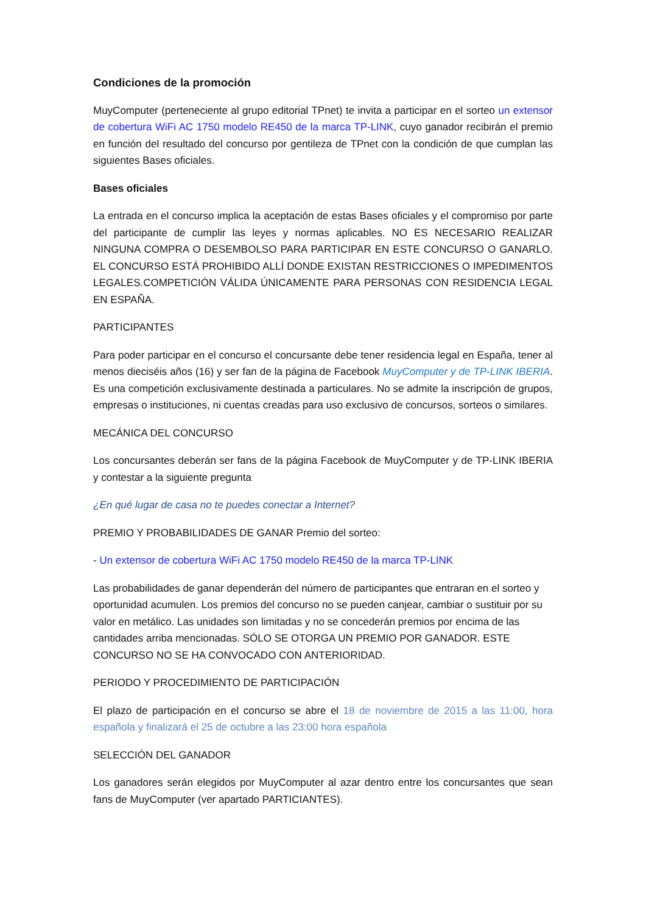Condiciones de la promoción
MuyComputer (perteneciente al grupo editorial TPnet) te invita a participar en el sorteo un extensor de cobertura WiFi AC 1750 modelo RE450 de la marca TP-LINK, cuyo ganador recibirán el premio en función del resultado del concurso por gentileza de TPnet con la condición de que cumplan las siguientes Bases oficiales.
Bases oficiales
La entrada en el concurso implica la aceptación de estas Bases oficiales y el compromiso por parte del participante de cumplir las leyes y normas aplicables. NO ES NECESARIO REALIZAR NINGUNA COMPRA O DESEMBOLSO PARA PARTICIPAR EN ESTE CONCURSO O GANARLO. EL CONCURSO ESTÁ PROHIBIDO ALLÍ DONDE EXISTAN RESTRICCIONES O IMPEDIMENTOS LEGALES.COMPETICIÓN VÁLIDA ÚNICAMENTE PARA PERSONAS CON RESIDENCIA LEGAL EN ESPAÑA.
PARTICIPANTES
Para poder participar en el concurso el concursante debe tener residencia legal en España, tener al menos dieciséis años (16) y ser fan de la página de Facebook MuyComputer y de TP-LINK IBERIA. Es una competición exclusivamente destinada a particulares. No se admite la inscripción de grupos, empresas o instituciones, ni cuentas creadas para uso exclusivo de concursos, sorteos o similares.
MECÁNICA DEL CONCURSO
Los concursantes deberán ser fans de la página Facebook de MuyComputer y de TP-LINK IBERIA y contestar a la siguiente pregunta
¿En qué lugar de casa no te puedes conectar a Internet?
PREMIO Y PROBABILIDADES DE GANAR Premio del sorteo:
- Un extensor de cobertura WiFi AC 1750 modelo RE450 de la marca TP-LINK
Las probabilidades de ganar dependerán del número de participantes que entraran en el sorteo y oportunidad acumulen. Los premios del concurso no se pueden canjear, cambiar o sustituir por su valor en metálico. Las unidades son limitadas y no se concederán premios por encima de las cantidades arriba mencionadas. SÓLO SE OTORGA UN PREMIO POR GANADOR. ESTE CONCURSO NO SE HA CONVOCADO CON ANTERIORIDAD.
PERIODO Y PROCEDIMIENTO DE PARTICIPACIÓN
El plazo de participación en el concurso se abre el 18 de noviembre de 2015 a las 11:00, hora española y finalizará el 25 de octubre a las 23:00 hora española
SELECCIÓN DEL GANADOR
Los ganadores serán elegidos por MuyComputer al azar dentro entre los concursantes que sean fans de MuyComputer (ver apartado PARTICIANTES).